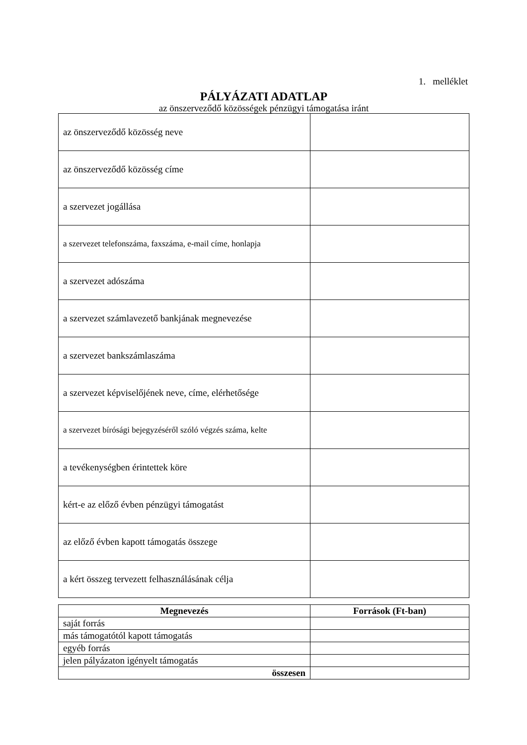1. melléklet
PÁLYÁZATI ADATLAP
az önszerveződő közösségek pénzügyi támogatása iránt
| az önszerveződő közösség neve | |
| az önszerveződő közösség címe | |
| a szervezet jogállása | |
| a szervezet telefonszáma, faxszáma, e-mail címe, honlapja | |
| a szervezet adószáma | |
| a szervezet számlavezető bankjának megnevezése | |
| a szervezet bankszámlaszáma | |
| a szervezet képviselőjének neve, címe, elérhetősége | |
| a szervezet bírósági bejegyzéséről szóló végzés száma, kelte | |
| a tevékenységben érintettek köre | |
| kért-e az előző évben pénzügyi támogatást | |
| az előző évben kapott támogatás összege | |
| a kért összeg tervezett felhasználásának célja | |
| Megnevezés | Források (Ft-ban) |
| --- | --- |
| saját forrás | |
| más támogatótól kapott támogatás | |
| egyéb forrás | |
| jelen pályázaton igényelt támogatás | |
| összesen | |